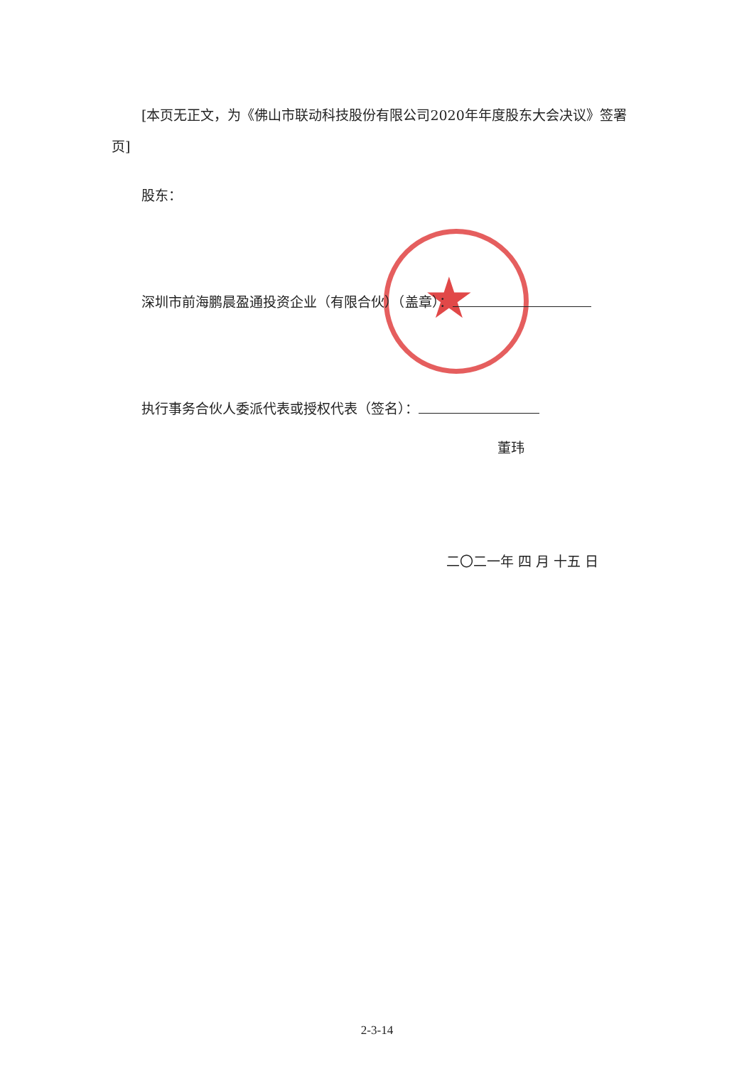★
[本页无正文，为《佛山市联动科技股份有限公司2020年年度股东大会决议》签署页]
股东：
深圳市前海鹏晨盈通投资企业（有限合伙）（盖章）：
执行事务合伙人委派代表或授权代表（签名）：
董玮
二〇二一年 四 月 十五 日
2-3-14